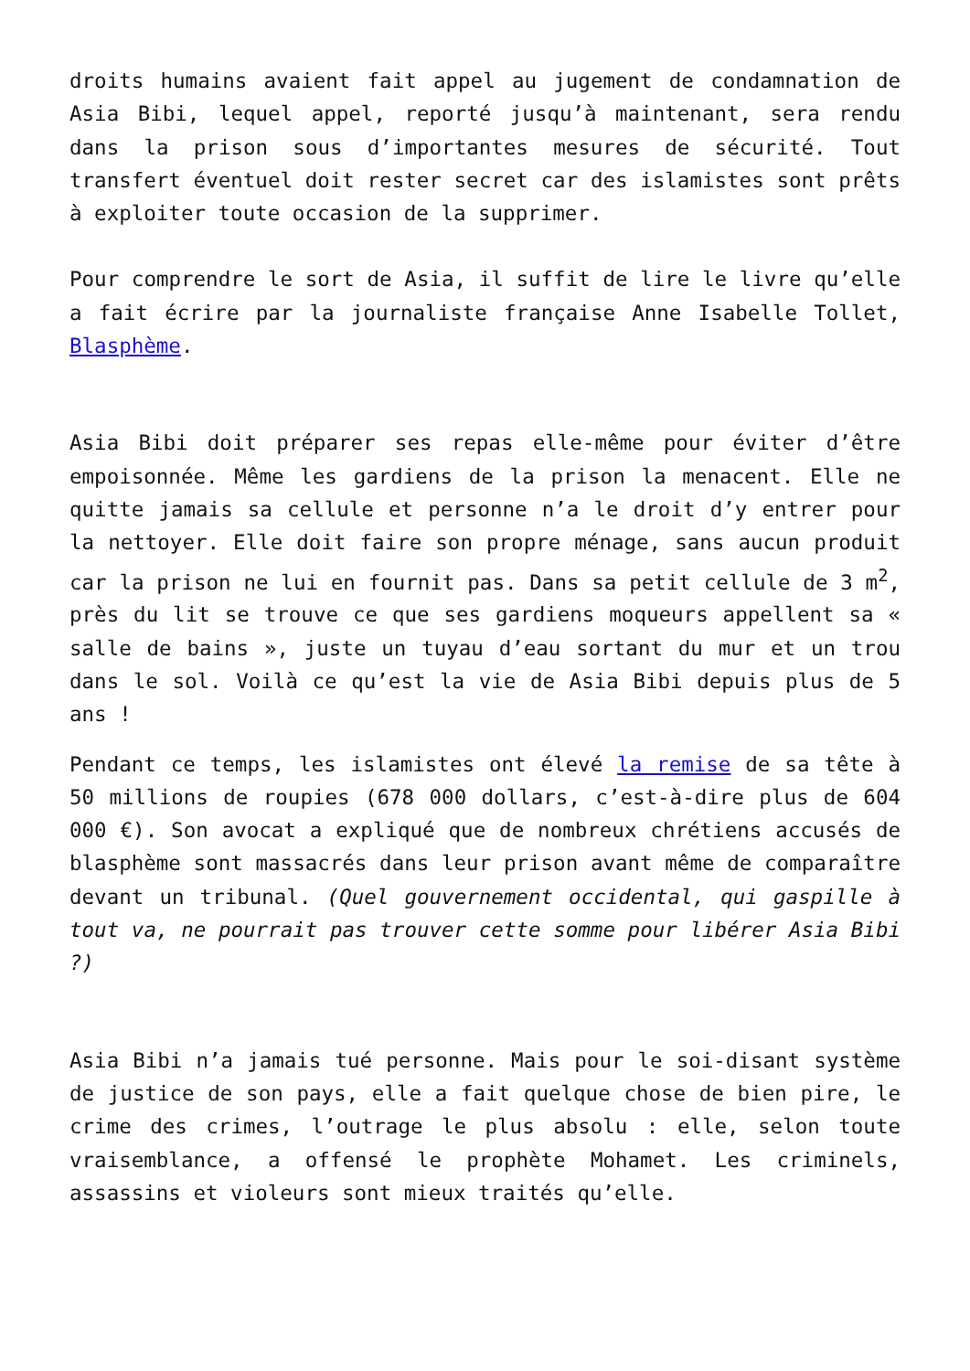droits humains avaient fait appel au jugement de condamnation de Asia Bibi, lequel appel, reporté jusqu’à maintenant, sera rendu dans la prison sous d’importantes mesures de sécurité. Tout transfert éventuel doit rester secret car des islamistes sont prêts à exploiter toute occasion de la supprimer.
Pour comprendre le sort de Asia, il suffit de lire le livre qu’elle a fait écrire par la journaliste française Anne Isabelle Tollet, Blasphème.
Asia Bibi doit préparer ses repas elle-même pour éviter d’être empoisonnée. Même les gardiens de la prison la menacent. Elle ne quitte jamais sa cellule et personne n’a le droit d’y entrer pour la nettoyer. Elle doit faire son propre ménage, sans aucun produit car la prison ne lui en fournit pas. Dans sa petit cellule de 3 m<sup>2</sup>, près du lit se trouve ce que ses gardiens moqueurs appellent sa « salle de bains », juste un tuyau d’eau sortant du mur et un trou dans le sol. Voilà ce qu’est la vie de Asia Bibi depuis plus de 5 ans !
Pendant ce temps, les islamistes ont élevé la remise de sa tête à 50 millions de roupies (678 000 dollars, c’est-à-dire plus de 604 000 €). Son avocat a expliqué que de nombreux chrétiens accusés de blasphème sont massacrés dans leur prison avant même de comparaître devant un tribunal. (Quel gouvernement occidental, qui gaspille à tout va, ne pourrait pas trouver cette somme pour libérer Asia Bibi ?)
Asia Bibi n’a jamais tué personne. Mais pour le soi-disant système de justice de son pays, elle a fait quelque chose de bien pire, le crime des crimes, l’outrage le plus absolu : elle, selon toute vraisemblance, a offensé le prophète Mohamet. Les criminels, assassins et violeurs sont mieux traités qu’elle.